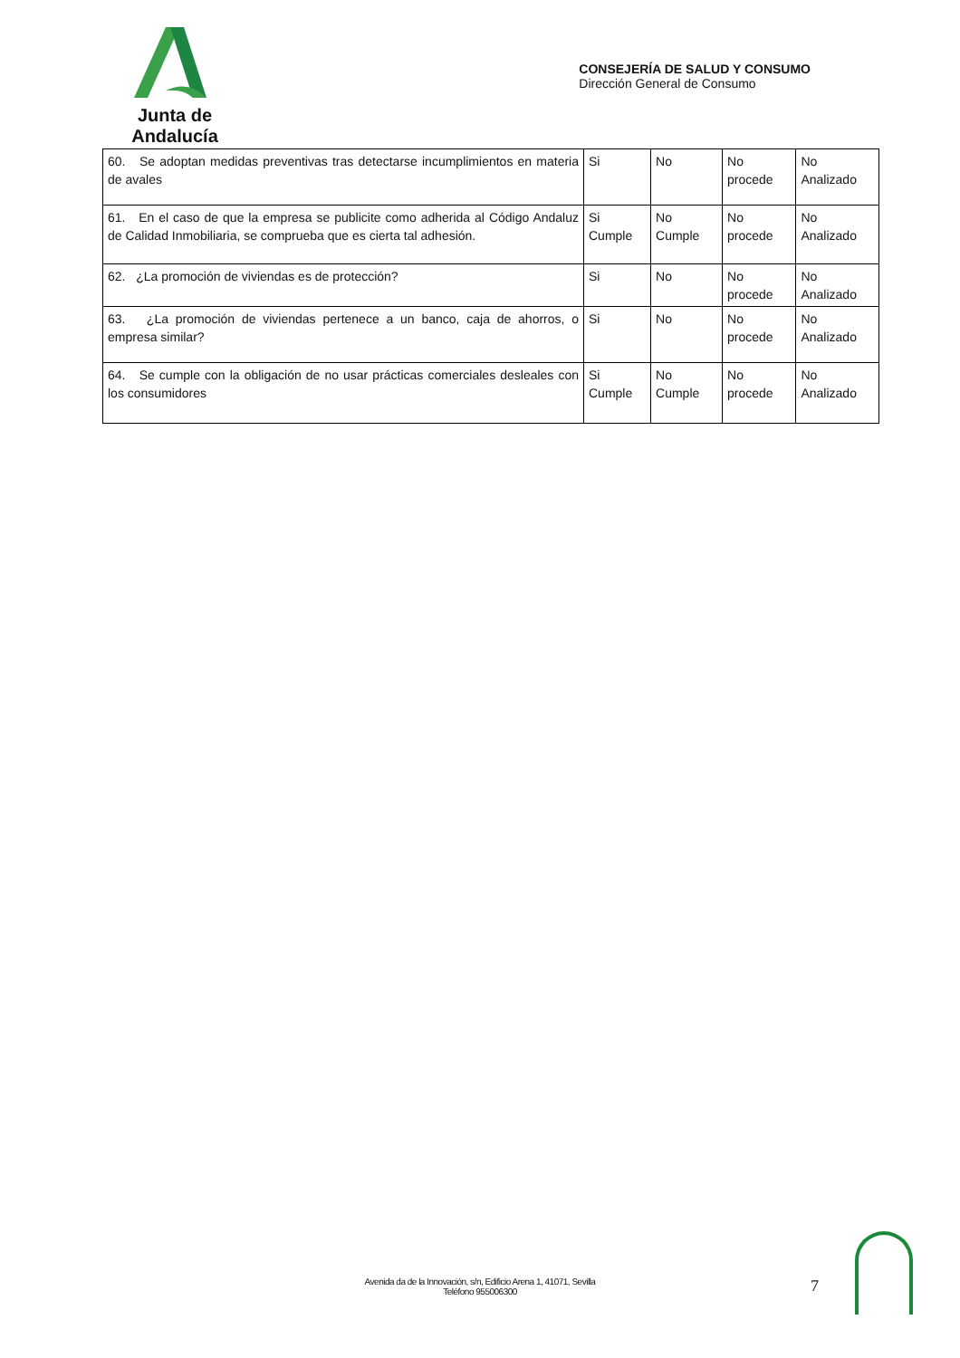Junta de Andalucía
CONSEJERÍA DE SALUD Y CONSUMO
Dirección General de Consumo
| 60. Se adoptan medidas preventivas tras detectarse incumplimientos en materia de avales | Si | No | No procede | No Analizado |
| 61. En el caso de que la empresa se publicite como adherida al Código Andaluz de Calidad Inmobiliaria, se comprueba que es cierta tal adhesión. | Si Cumple | No Cumple | No procede | No Analizado |
| 62. ¿La promoción de viviendas es de protección? | Si | No | No procede | No Analizado |
| 63. ¿La promoción de viviendas pertenece a un banco, caja de ahorros, o empresa similar? | Si | No | No procede | No Analizado |
| 64. Se cumple con la obligación de no usar prácticas comerciales desleales con los consumidores | Si Cumple | No Cumple | No procede | No Analizado |
Avenida da de la Innovación, s/n, Edificio Arena 1, 41071, Sevilla
Teléfono 955006300
7